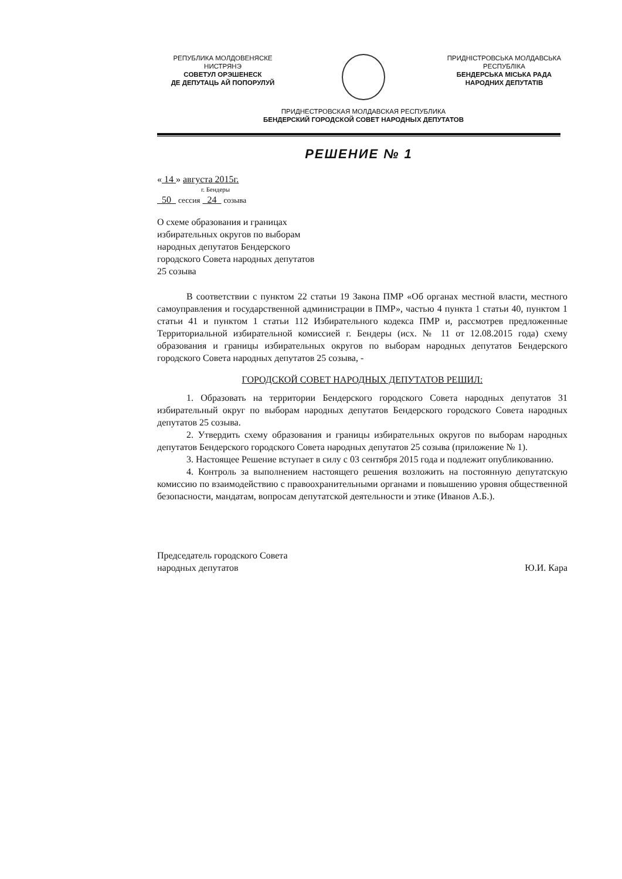РЕПУБЛИКА МОЛДОВЕНЯСКЕ
НИСТРЯНЭ
СОВЕТУЛ ОРЭШЕНЕСК
ДЕ ДЕПУТАЦЬ АЙ ПОПОРУЛУЙ
ПРИДНІСТРОВСЬКА МОЛДАВСЬКА
РЕСПУБЛІКА
БЕНДЕРСЬКА МІСЬКА РАДА
НАРОДНИХ ДЕПУТАТІВ
ПРИДНЕСТРОВСКАЯ МОЛДАВСКАЯ РЕСПУБЛИКА
БЕНДЕРСКИЙ ГОРОДСКОЙ СОВЕТ НАРОДНЫХ ДЕПУТАТОВ
РЕШЕНИЕ № 1
« 14 » августа 2015г.
г. Бендеры
50 сессия 24 созыва
О схеме образования и границах
избирательных округов по выборам
народных депутатов Бендерского
городского Совета народных депутатов
25 созыва
В соответствии с пунктом 22 статьи 19 Закона ПМР «Об органах местной власти, местного самоуправления и государственной администрации в ПМР», частью 4 пункта 1 статьи 40, пунктом 1 статьи 41 и пунктом 1 статьи 112 Избирательного кодекса ПМР и, рассмотрев предложенные Территориальной избирательной комиссией г. Бендеры (исх. № 11 от 12.08.2015 года) схему образования и границы избирательных округов по выборам народных депутатов Бендерского городского Совета народных депутатов 25 созыва, -
ГОРОДСКОЙ СОВЕТ НАРОДНЫХ ДЕПУТАТОВ РЕШИЛ:
1. Образовать на территории Бендерского городского Совета народных депутатов 31 избирательный округ по выборам народных депутатов Бендерского городского Совета народных депутатов 25 созыва.
2. Утвердить схему образования и границы избирательных округов по выборам народных депутатов Бендерского городского Совета народных депутатов 25 созыва (приложение № 1).
3. Настоящее Решение вступает в силу с 03 сентября 2015 года и подлежит опубликованию.
4. Контроль за выполнением настоящего решения возложить на постоянную депутатскую комиссию по взаимодействию с правоохранительными органами и повышению уровня общественной безопасности, мандатам, вопросам депутатской деятельности и этике (Иванов А.Б.).
Председатель городского Совета
народных депутатов
Ю.И. Кара